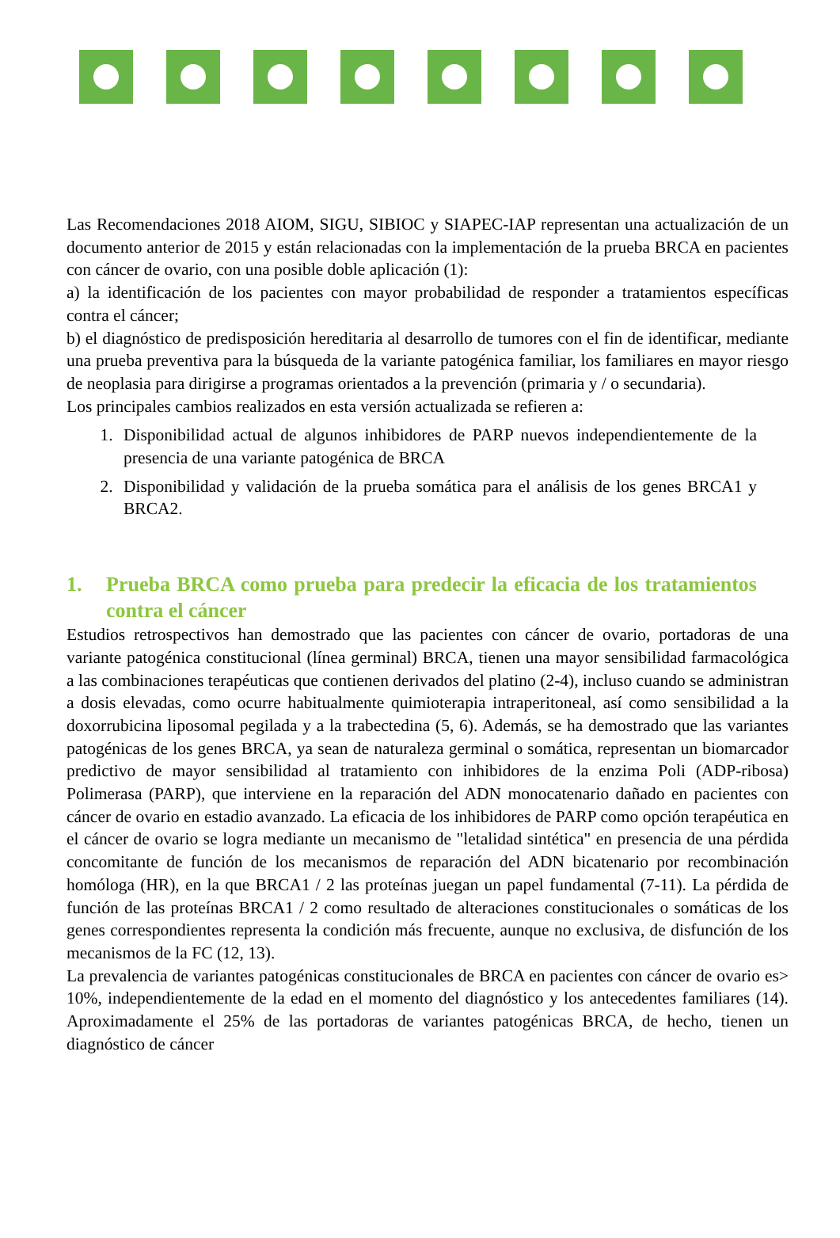Las Recomendaciones 2018 AIOM, SIGU, SIBIOC y SIAPEC-IAP representan una actualización de un documento anterior de 2015 y están relacionadas con la implementación de la prueba BRCA en pacientes con cáncer de ovario, con una posible doble aplicación (1):
a) la identificación de los pacientes con mayor probabilidad de responder a tratamientos específicas contra el cáncer;
b) el diagnóstico de predisposición hereditaria al desarrollo de tumores con el fin de identificar, mediante una prueba preventiva para la búsqueda de la variante patogénica familiar, los familiares en mayor riesgo de neoplasia para dirigirse a programas orientados a la prevención (primaria y / o secundaria).
Los principales cambios realizados en esta versión actualizada se refieren a:
1. Disponibilidad actual de algunos inhibidores de PARP nuevos independientemente de la presencia de una variante patogénica de BRCA
2. Disponibilidad y validación de la prueba somática para el análisis de los genes BRCA1 y BRCA2.
1. Prueba BRCA como prueba para predecir la eficacia de los tratamientos contra el cáncer
Estudios retrospectivos han demostrado que las pacientes con cáncer de ovario, portadoras de una variante patogénica constitucional (línea germinal) BRCA, tienen una mayor sensibilidad farmacológica a las combinaciones terapéuticas que contienen derivados del platino (2-4), incluso cuando se administran a dosis elevadas, como ocurre habitualmente quimioterapia intraperitoneal, así como sensibilidad a la doxorrubicina liposomal pegilada y a la trabectedina (5, 6). Además, se ha demostrado que las variantes patogénicas de los genes BRCA, ya sean de naturaleza germinal o somática, representan un biomarcador predictivo de mayor sensibilidad al tratamiento con inhibidores de la enzima Poli (ADP-ribosa) Polimerasa (PARP), que interviene en la reparación del ADN monocatenario dañado en pacientes con cáncer de ovario en estadio avanzado. La eficacia de los inhibidores de PARP como opción terapéutica en el cáncer de ovario se logra mediante un mecanismo de "letalidad sintética" en presencia de una pérdida concomitante de función de los mecanismos de reparación del ADN bicatenario por recombinación homóloga (HR), en la que BRCA1 / 2 las proteínas juegan un papel fundamental (7-11). La pérdida de función de las proteínas BRCA1 / 2 como resultado de alteraciones constitucionales o somáticas de los genes correspondientes representa la condición más frecuente, aunque no exclusiva, de disfunción de los mecanismos de la FC (12, 13).
La prevalencia de variantes patogénicas constitucionales de BRCA en pacientes con cáncer de ovario es> 10%, independientemente de la edad en el momento del diagnóstico y los antecedentes familiares (14). Aproximadamente el 25% de las portadoras de variantes patogénicas BRCA, de hecho, tienen un diagnóstico de cáncer